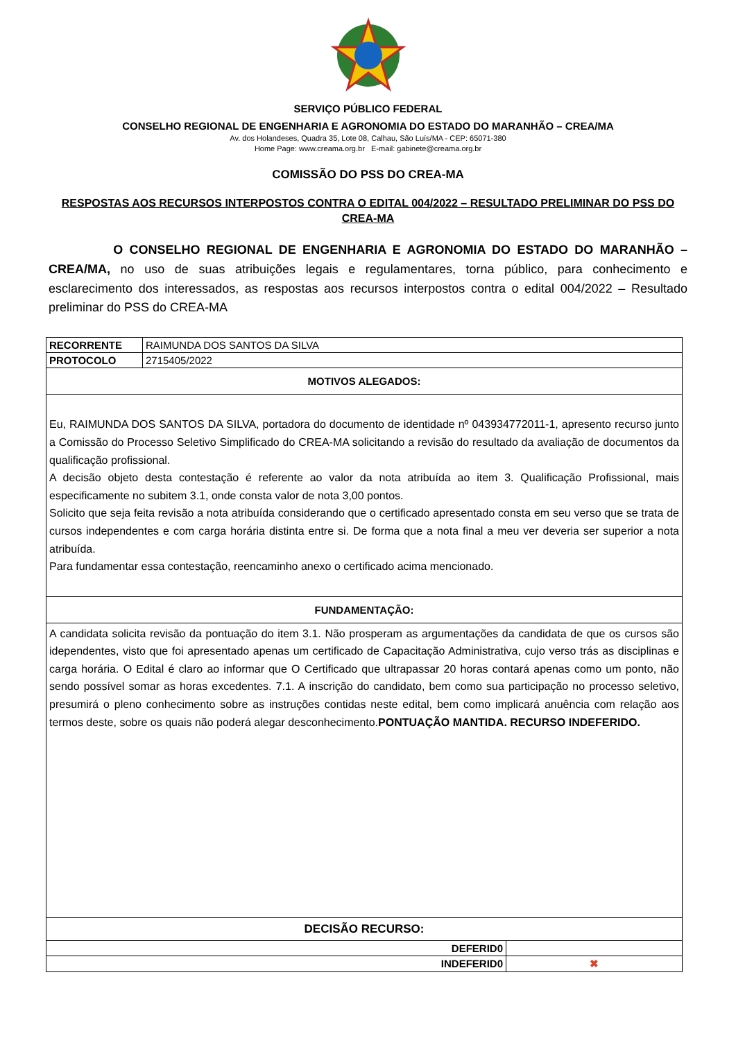SERVIÇO PÚBLICO FEDERAL
CONSELHO REGIONAL DE ENGENHARIA E AGRONOMIA DO ESTADO DO MARANHÃO – CREA/MA
Av. dos Holandeses, Quadra 35, Lote 08, Calhau, São Luís/MA - CEP: 65071-380
Home Page: www.creama.org.br E-mail: gabinete@creama.org.br
COMISSÃO DO PSS DO CREA-MA
RESPOSTAS AOS RECURSOS INTERPOSTOS CONTRA O EDITAL 004/2022 – RESULTADO PRELIMINAR DO PSS DO CREA-MA
O CONSELHO REGIONAL DE ENGENHARIA E AGRONOMIA DO ESTADO DO MARANHÃO – CREA/MA, no uso de suas atribuições legais e regulamentares, torna público, para conhecimento e esclarecimento dos interessados, as respostas aos recursos interpostos contra o edital 004/2022 – Resultado preliminar do PSS do CREA-MA
| RECORRENTE | RAIMUNDA DOS SANTOS DA SILVA | |
| PROTOCOLO | 2715405/2022 | |
| MOTIVOS ALEGADOS: | | |
| Eu, RAIMUNDA DOS SANTOS DA SILVA, portadora do documento de identidade nº 043934772011-1, apresento recurso junto a Comissão do Processo Seletivo Simplificado do CREA-MA solicitando a revisão do resultado da avaliação de documentos da qualificação profissional. A decisão objeto desta contestação é referente ao valor da nota atribuída ao item 3. Qualificação Profissional, mais especificamente no subitem 3.1, onde consta valor de nota 3,00 pontos. Solicito que seja feita revisão a nota atribuída considerando que o certificado apresentado consta em seu verso que se trata de cursos independentes e com carga horária distinta entre si. De forma que a nota final a meu ver deveria ser superior a nota atribuída. Para fundamentar essa contestação, reencaminho anexo o certificado acima mencionado. | | |
| FUNDAMENTAÇÃO: | | |
| A candidata solicita revisão da pontuação do item 3.1. Não prosperam as argumentações da candidata de que os cursos são idependentes, visto que foi apresentado apenas um certificado de Capacitação Administrativa, cujo verso trás as disciplinas e carga horária. O Edital é claro ao informar que O Certificado que ultrapassar 20 horas contará apenas como um ponto, não sendo possível somar as horas excedentes. 7.1. A inscrição do candidato, bem como sua participação no processo seletivo, presumirá o pleno conhecimento sobre as instruções contidas neste edital, bem como implicará anuência com relação aos termos deste, sobre os quais não poderá alegar desconhecimento. PONTUAÇÃO MANTIDA. RECURSO INDEFERIDO. | | |
| DECISÃO RECURSO: | | |
| DEFERID0 | | |
| INDEFERID0 | | ✖ |